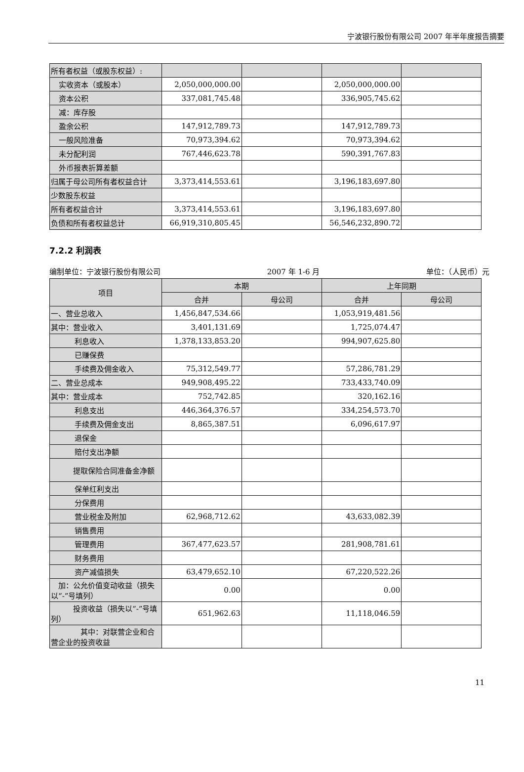宁波银行股份有限公司 2007 年半年度报告摘要
| 所有者权益（或股东权益）: | | | | |
| 实收资本（或股本） | 2,050,000,000.00 | | 2,050,000,000.00 | |
| 资本公积 | 337,081,745.48 | | 336,905,745.62 | |
| 减：库存股 | | | | |
| 盈余公积 | 147,912,789.73 | | 147,912,789.73 | |
| 一般风险准备 | 70,973,394.62 | | 70,973,394.62 | |
| 未分配利润 | 767,446,623.78 | | 590,391,767.83 | |
| 外币报表折算差额 | | | | |
| 归属于母公司所有者权益合计 | 3,373,414,553.61 | | 3,196,183,697.80 | |
| 少数股东权益 | | | | |
| 所有者权益合计 | 3,373,414,553.61 | | 3,196,183,697.80 | |
| 负债和所有者权益总计 | 66,919,310,805.45 | | 56,546,232,890.72 | |
7.2.2 利润表
编制单位：宁波银行股份有限公司 2007 年 1-6 月 单位：（人民币）元
| 项目 | 本期 | | 上年同期 | |
| --- | --- | --- | --- | --- |
| | 合并 | 母公司 | 合并 | 母公司 |
| 一、营业总收入 | 1,456,847,534.66 | | 1,053,919,481.56 | |
| 其中：营业收入 | 3,401,131.69 | | 1,725,074.47 | |
| 利息收入 | 1,378,133,853.20 | | 994,907,625.80 | |
| 已赚保费 | | | | |
| 手续费及佣金收入 | 75,312,549.77 | | 57,286,781.29 | |
| 二、营业总成本 | 949,908,495.22 | | 733,433,740.09 | |
| 其中：营业成本 | 752,742.85 | | 320,162.16 | |
| 利息支出 | 446,364,376.57 | | 334,254,573.70 | |
| 手续费及佣金支出 | 8,865,387.51 | | 6,096,617.97 | |
| 退保金 | | | | |
| 赔付支出净额 | | | | |
| 提取保险合同准备金净额 | | | | |
| 保单红利支出 | | | | |
| 分保费用 | | | | |
| 营业税金及附加 | 62,968,712.62 | | 43,633,082.39 | |
| 销售费用 | | | | |
| 管理费用 | 367,477,623.57 | | 281,908,781.61 | |
| 财务费用 | | | | |
| 资产减值损失 | 63,479,652.10 | | 67,220,522.26 | |
| 加：公允价值变动收益（损失以“-”号填列） | 0.00 | | 0.00 | |
| 投资收益（损失以“-”号填列） | 651,962.63 | | 11,118,046.59 | |
| 其中：对联营企业和合营企业的投资收益 | | | | |
11